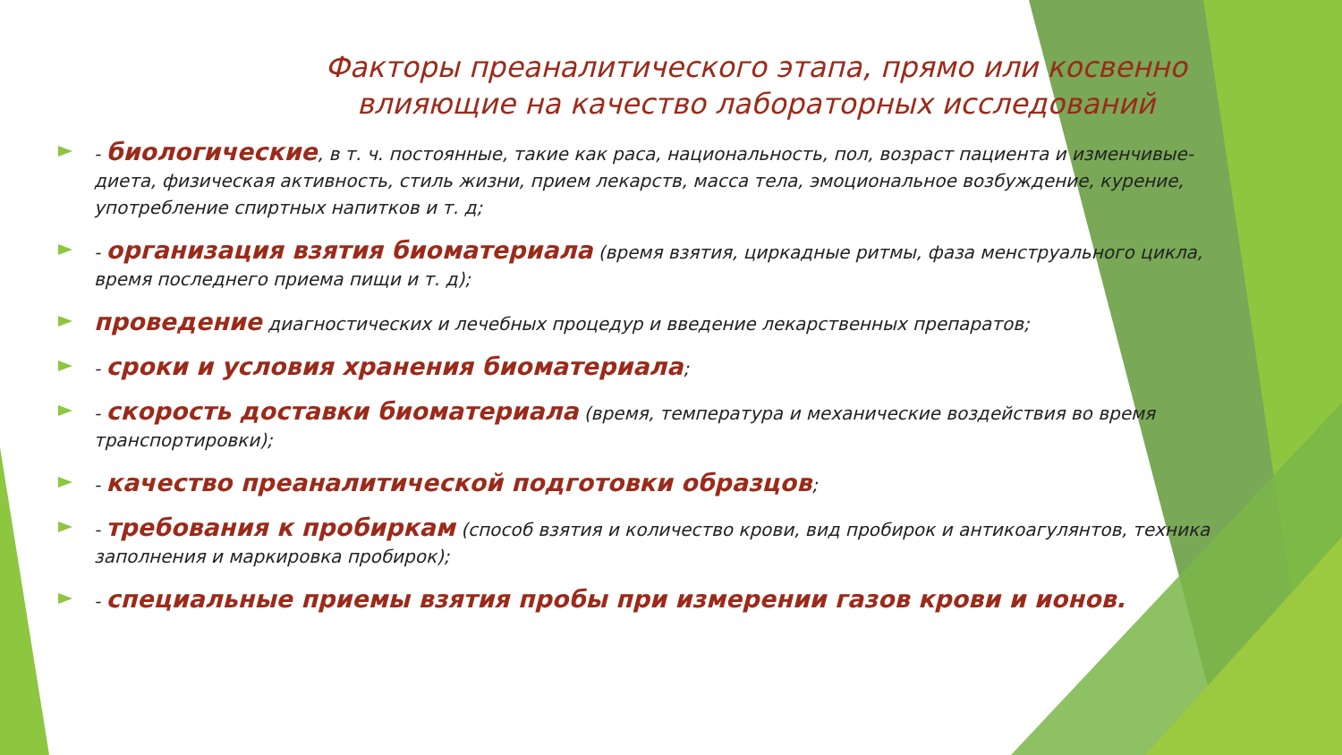Факторы преаналитического этапа, прямо или косвенно влияющие на качество лабораторных исследований
- биологические, в т. ч. постоянные, такие как раса, национальность, пол, возраст пациента и изменчивые- диета, физическая активность, стиль жизни, прием лекарств, масса тела, эмоциональное возбуждение, курение, употребление спиртных напитков и т. д;
- организация взятия биоматериала (время взятия, циркадные ритмы, фаза менструального цикла, время последнего приема пищи и т. д);
проведение диагностических и лечебных процедур и введение лекарственных препаратов;
- сроки и условия хранения биоматериала;
- скорость доставки биоматериала (время, температура и механические воздействия во время транспортировки);
- качество преаналитической подготовки образцов;
- требования к пробиркам (способ взятия и количество крови, вид пробирок и антикоагулянтов, техника заполнения и маркировка пробирок);
- специальные приемы взятия пробы при измерении газов крови и ионов.